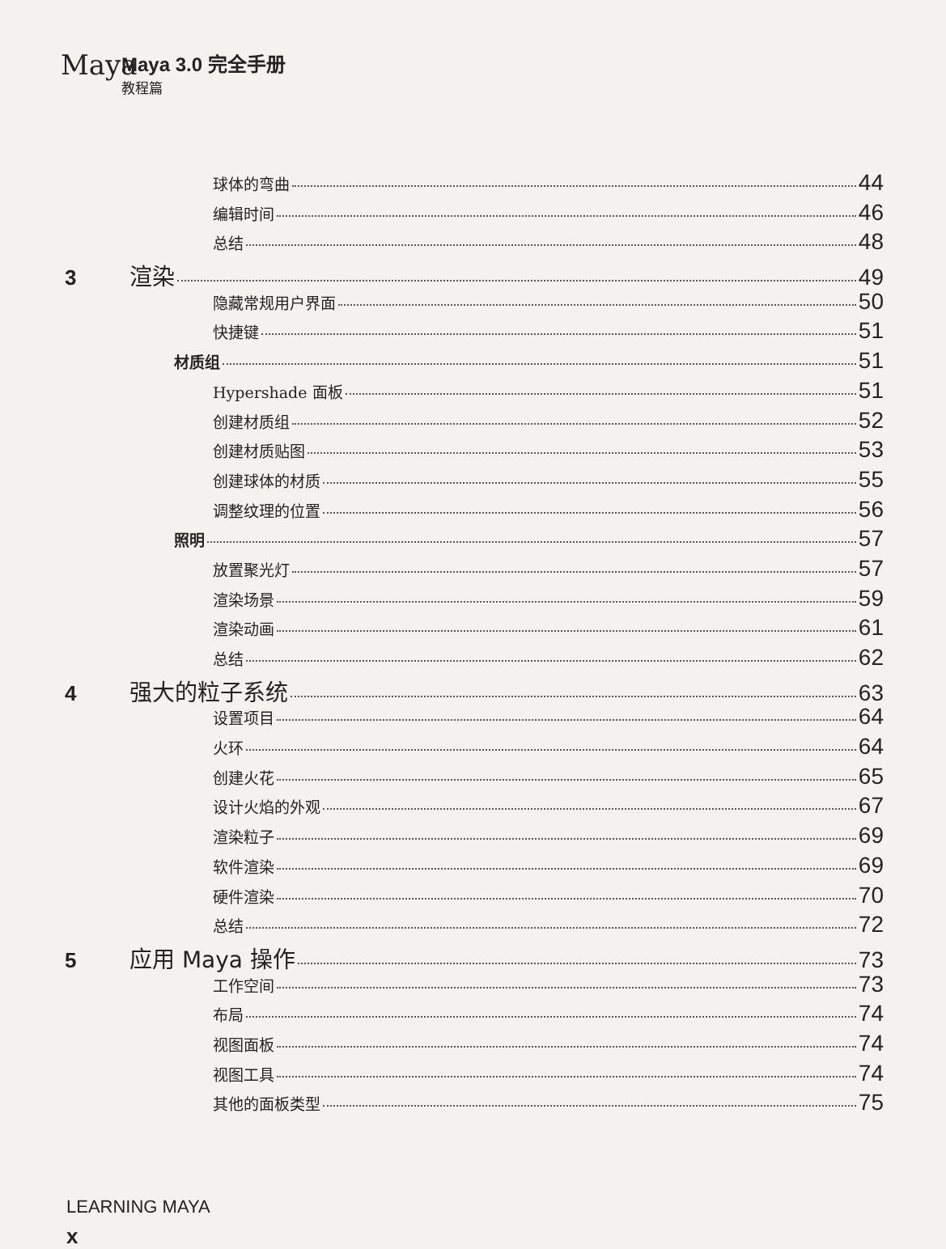Maya
Maya 3.0 完全手册 教程篇
球体的弯曲 44
编辑时间 46
总结 48
3 渲染 49
隐藏常规用户界面 50
快捷键 51
材质组 51
Hypershade 面板 51
创建材质组 52
创建材质贴图 53
创建球体的材质 55
调整纹理的位置 56
照明 57
放置聚光灯 57
渲染场景 59
渲染动画 61
总结 62
4 强大的粒子系统 63
设置项目 64
火环 64
创建火花 65
设计火焰的外观 67
渲染粒子 69
软件渲染 69
硬件渲染 70
总结 72
5 应用 Maya 操作 73
工作空间 73
布局 74
视图面板 74
视图工具 74
其他的面板类型 75
LEARNING MAYA
x